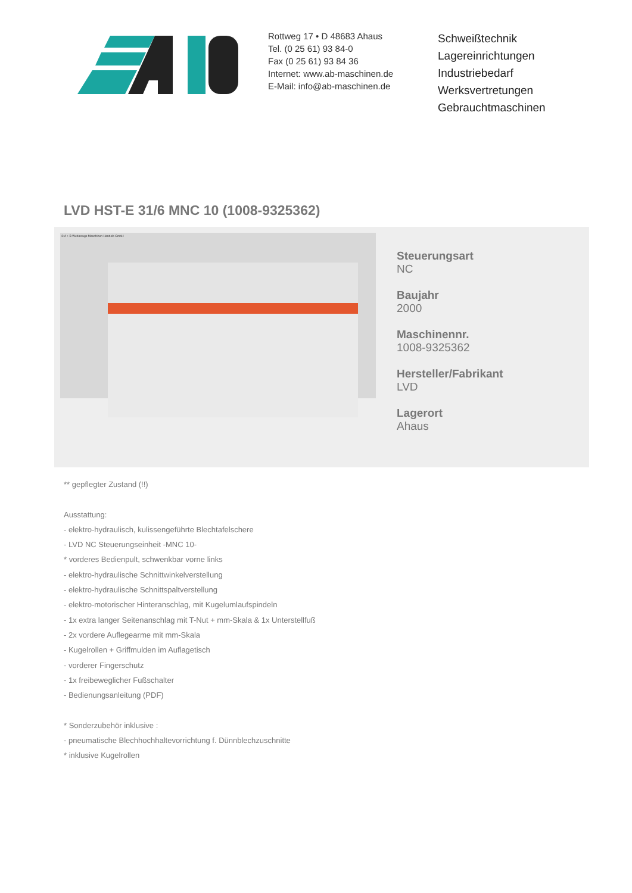Rottweg 17 • D 48683 Ahaus
Tel. (0 25 61) 93 84-0
Fax (0 25 61) 93 84 36
Internet: www.ab-maschinen.de
E-Mail: info@ab-maschinen.de
Schweißtechnik
Lagereinrichtungen
Industriebedarf
Werksvertretungen
Gebrauchtmaschinen
LVD HST-E 31/6 MNC 10 (1008-9325362)
© A + B Werkzeuge Maschinen Handels GmbH
Steuerungsart
NC
Baujahr
2000
Maschinennr.
1008-9325362
Hersteller/Fabrikant
LVD
Lagerort
Ahaus
** gepflegter Zustand (!!)
Ausstattung:
- elektro-hydraulisch, kulissengeführte Blechtafelschere
- LVD NC Steuerungseinheit -MNC 10-
* vorderes Bedienpult, schwenkbar vorne links
- elektro-hydraulische Schnittwinkelverstellung
- elektro-hydraulische Schnittspaltverstellung
- elektro-motorischer Hinteranschlag, mit Kugelumlaufspindeln
- 1x extra langer Seitenanschlag mit T-Nut + mm-Skala & 1x Unterstellfuß
- 2x vordere Auflegearme mit mm-Skala
- Kugelrollen + Griffmulden im Auflagetisch
- vorderer Fingerschutz
- 1x freibeweglicher Fußschalter
- Bedienungsanleitung (PDF)
* Sonderzubehör inklusive :
- pneumatische Blechhochhaltevorrichtung f. Dünnblechzuschnitte
* inklusive Kugelrollen